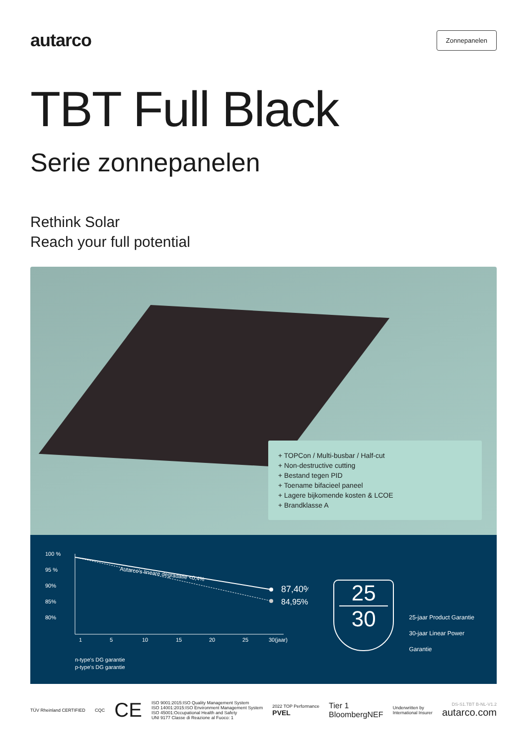autarco
Zonnepanelen
TBT Full Black
Serie zonnepanelen
Rethink Solar
Reach your full potential
+ TOPCon / Multi-busbar / Half-cut
+ Non-destructive cutting
+ Bestand tegen PID
+ Toename bifacieel paneel
+ Lagere bijkomende kosten & LCOE
+ Brandklasse A
100 %
95 %
90%
85%
80%
1
5
10
15
20
25
30(jaar)
Autarco's lineare degradatie <0,4%
87,40%
84,95%
n-type's DG garantie
p-type's DG garantie
25
30
25-jaar Product Garantie
30-jaar Linear Power Garantie
TÜV Rheinland CERTIFIED CQC
CE
ISO 9001:2015:ISO Quality Management System
ISO 14001:2015:ISO Environment Management System
ISO 45001:Occupational Health and Safety
UNI 9177 Classe di Reazione al Fuoco: 1
2022 TOP Performance
PVEL
Tier 1
BloombergNEF
Underwritten by
International Insurer
DS-S1.TBT B-NL-V1.2
autarco.com